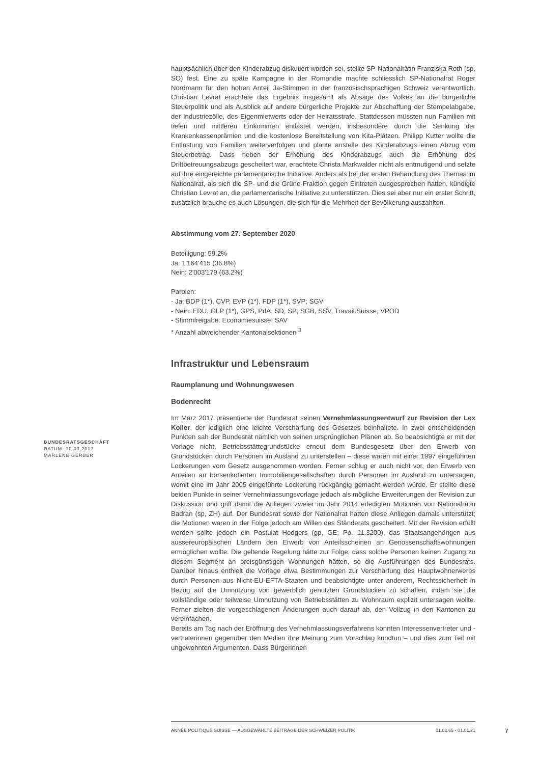hauptsächlich über den Kinderabzug diskutiert worden sei, stellte SP-Nationalrätin Franziska Roth (sp, SO) fest. Eine zu späte Kampagne in der Romandie machte schliesslich SP-Nationalrat Roger Nordmann für den hohen Anteil Ja-Stimmen in der französischsprachigen Schweiz verantwortlich. Christian Levrat erachtete das Ergebnis insgesamt als Absage des Volkes an die bürgerliche Steuerpolitik und als Ausblick auf andere bürgerliche Projekte zur Abschaffung der Stempelabgabe, der Industriezölle, des Eigenmietwerts oder der Heiratsstrafe. Stattdessen müssten nun Familien mit tiefen und mittleren Einkommen entlastet werden, insbesondere durch die Senkung der Krankenkassenprämien und die kostenlose Bereitstellung von Kita-Plätzen. Philipp Kutter wollte die Entlastung von Familien weiterverfolgen und plante anstelle des Kinderabzugs einen Abzug vom Steuerbetrag. Dass neben der Erhöhung des Kinderabzugs auch die Erhöhung des Drittbetreuungsabzugs gescheitert war, erachtete Christa Markwalder nicht als entmutigend und setzte auf ihre eingereichte parlamentarische Initiative. Anders als bei der ersten Behandlung des Themas im Nationalrat, als sich die SP- und die Grüne-Fraktion gegen Eintreten ausgesprochen hatten, kündigte Christian Levrat an, die parlamentarische Initiative zu unterstützen. Dies sei aber nur ein erster Schritt, zusätzlich brauche es auch Lösungen, die sich für die Mehrheit der Bevölkerung auszahlten.
Abstimmung vom 27. September 2020
Beteiligung: 59.2%
Ja: 1'164'415 (36.8%)
Nein: 2'003'179 (63.2%)
Parolen:
- Ja: BDP (1*), CVP, EVP (1*), FDP (1*), SVP; SGV
- Nein: EDU, GLP (1*), GPS, PdA, SD, SP; SGB, SSV, Travail.Suisse, VPOD
- Stimmfreigabe: Economiesuisse, SAV
* Anzahl abweichender Kantonalsektionen <sup>3</sup>
Infrastruktur und Lebensraum
Raumplanung und Wohnungswesen
Bodenrecht
Im März 2017 präsentierte der Bundesrat seinen Vernehmlassungsentwurf zur Revision der Lex Koller, der lediglich eine leichte Verschärfung des Gesetzes beinhaltete. In zwei entscheidenden Punkten sah der Bundesrat nämlich von seinen ursprünglichen Plänen ab. So beabsichtigte er mit der Vorlage nicht, Betriebsstättegrundstücke erneut dem Bundesgesetz über den Erwerb von Grundstücken durch Personen im Ausland zu unterstellen – diese waren mit einer 1997 eingeführten Lockerungen vom Gesetz ausgenommen worden. Ferner schlug er auch nicht vor, den Erwerb von Anteilen an börsenkotierten Immobiliengesellschaften durch Personen im Ausland zu untersagen, womit eine im Jahr 2005 eingeführte Lockerung rückgängig gemacht werden würde. Er stellte diese beiden Punkte in seiner Vernehmlassungsvorlage jedoch als mögliche Erweiterungen der Revision zur Diskussion und griff damit die Anliegen zweier im Jahr 2014 erledigten Motionen von Nationalrätin Badran (sp, ZH) auf. Der Bundesrat sowie der Nationalrat hatten diese Anliegen damals unterstützt; die Motionen waren in der Folge jedoch am Willen des Ständerats gescheitert. Mit der Revision erfüllt werden sollte jedoch ein Postulat Hodgers (gp, GE; Po. 11.3200), das Staatsangehörigen aus aussereuropäischen Ländern den Erwerb von Anteilsscheinen an Genossenschaftswohnungen ermöglichen wollte. Die geltende Regelung hätte zur Folge, dass solche Personen keinen Zugang zu diesem Segment an preisgünstigen Wohnungen hätten, so die Ausführungen des Bundesrats. Darüber hinaus enthielt die Vorlage etwa Bestimmungen zur Verschärfung des Hauptwohnerwerbs durch Personen aus Nicht-EU-EFTA-Staaten und beabsichtigte unter anderem, Rechtssicherheit in Bezug auf die Umnutzung von gewerblich genutzten Grundstücken zu schaffen, indem sie die vollständige oder teilweise Umnutzung von Betriebsstätten zu Wohnraum explizit untersagen wollte. Ferner zielten die vorgeschlagenen Änderungen auch darauf ab, den Vollzug in den Kantonen zu vereinfachen.
Bereits am Tag nach der Eröffnung des Vernehmlassungsverfahrens konnten Interessenvertreter und -vertreterinnen gegenüber den Medien ihre Meinung zum Vorschlag kundtun – und dies zum Teil mit ungewohnten Argumenten. Dass Bürgerinnen
BUNDESRATSGESCHÄFT
DATUM: 10.03.2017
MARLÈNE GERBER
ANNÉE POLITIQUE SUISSE — AUSGEWÄHLTE BEITRÄGE DER SCHWEIZER POLITIK 01.01.65 - 01.01.21
7